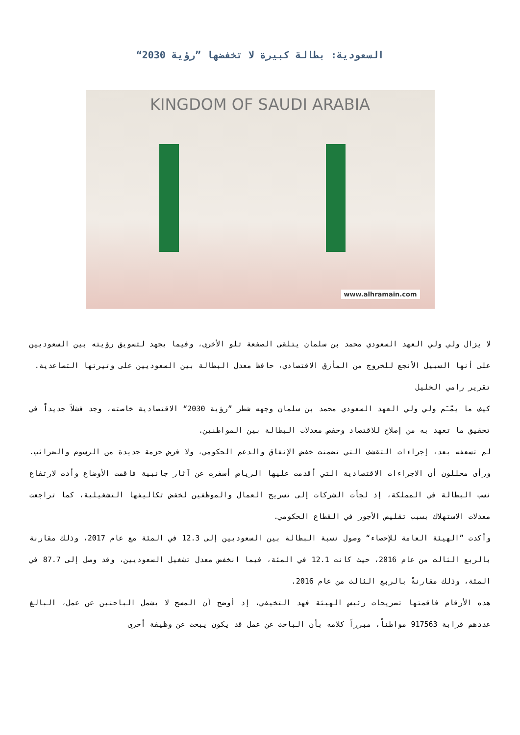السعودية: بطالة كبيرة لا تخفضها ”رؤية 2030“
KINGDOM OF SAUDI ARABIA
www.alhramain.com
لا يزال ولي ولي العهد السعودي محمد بن سلمان يتلقى الصفعة تلو الأخرى، وفيما يجهد لتسويق رؤيته بين السعوديين على أنها السبيل الأنجع للخروج من المأزق الاقتصادي، حافظ معدل البطالة بين السعوديين على وتيرتها التصاعدية.
تقرير رامي الخليل
كيف ما يمّـَم ولي ولي العهد السعودي محمد بن سلمان وجهه شطر ”رؤية 2030“ الاقتصادية خاصته، وجد فشلاً جديداً في تحقيق ما تعهد به من إصلاح للاقتصاد وخفض معدلات البطالة بين المواطنين.
لم تسعفه بعد، إجراءات التقشف التي تضمنت خفض الإنفاق والدعم الحكومي، ولا فرض حزمة جديدة من الرسوم والضرائب. ورأى محللون أن الاجراءات الاقتصادية التي أقدمت عليها الرياض أسفرت عن آثار جانبية فاقمت الأوضاع وأدت لارتفاع نسب البطالة في المملكة، إذ لجأت الشركات إلى تسريح العمال والموظفين لخفض تكاليفها التشغيلية، كما تراجعت معدلات الاستهلاك بسبب تقليص الأجور في القطاع الحكومي.
وأكدت ”الهيئة العامة للإحصاء“ وصول نسبة البطالة بين السعوديين إلى 12.3 في المئة مع عام 2017، وذلك مقارنة بالربع الثالث من عام 2016، حيث كانت 12.1 في المئة، فيما انخفض معدل تشغيل السعوديين، وقد وصل إلى 87.7 في المئة، وذلك مقارنةً بالربع الثالث من عام 2016.
هذه الأرقام فاقمتها تصريحات رئيس الهيئة فهد التخيفي، إذ أوضح أن المسح لا يشمل الباحثين عن عمل، البالغ عددهم قرابة 917563 مواطناً، مبرراً كلامه بأن الباحث عن عمل قد يكون يبحث عن وظيفة أخرى